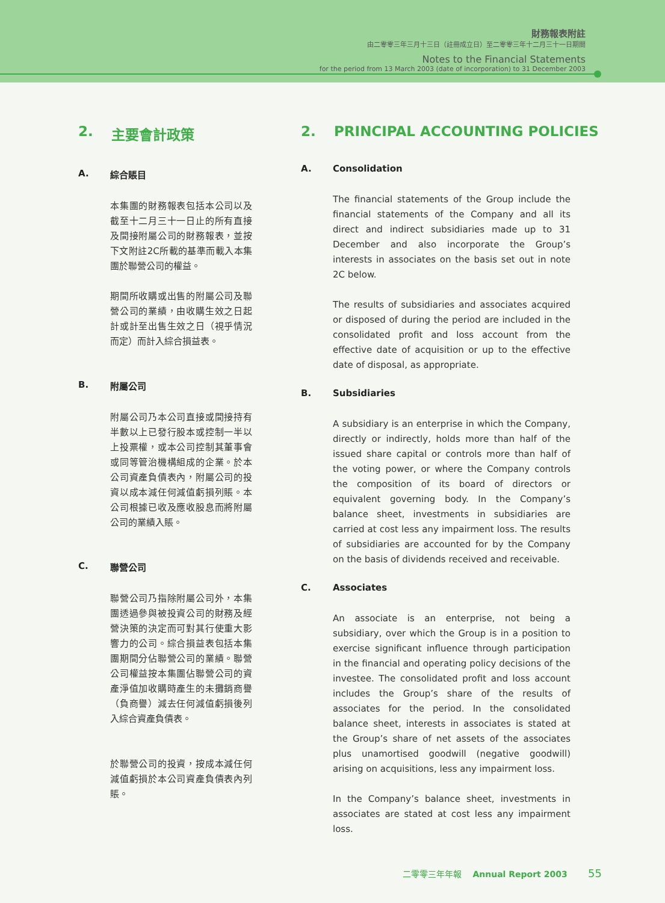財務報表附註
由二零零三年三月十三日（註冊成立日）至二零零三年十二月三十一日期間
Notes to the Financial Statements
for the period from 13 March 2003 (date of incorporation) to 31 December 2003
2. 主要會計政策
A. 綜合賬目
本集團的財務報表包括本公司以及截至十二月三十一日止的所有直接及間接附屬公司的財務報表，並按下文附註2C所載的基準而載入本集團於聯營公司的權益。
期間所收購或出售的附屬公司及聯營公司的業績，由收購生效之日起計或計至出售生效之日（視乎情況而定）而計入綜合損益表。
B. 附屬公司
附屬公司乃本公司直接或間接持有半數以上已發行股本或控制一半以上投票權，或本公司控制其董事會或同等管治機構組成的企業。於本公司資產負債表內，附屬公司的投資以成本減任何減值虧損列賬。本公司根據已收及應收股息而將附屬公司的業績入賬。
C. 聯營公司
聯營公司乃指除附屬公司外，本集團透過參與被投資公司的財務及經營決策的決定而可對其行使重大影響力的公司。綜合損益表包括本集團期間分佔聯營公司的業績。聯營公司權益按本集團佔聯營公司的資產淨值加收購時產生的未攤銷商譽（負商譽）減去任何減值虧損後列入綜合資產負債表。
於聯營公司的投資，按成本減任何減值虧損於本公司資產負債表內列賬。
2. PRINCIPAL ACCOUNTING POLICIES
A. Consolidation
The financial statements of the Group include the financial statements of the Company and all its direct and indirect subsidiaries made up to 31 December and also incorporate the Group’s interests in associates on the basis set out in note 2C below.
The results of subsidiaries and associates acquired or disposed of during the period are included in the consolidated profit and loss account from the effective date of acquisition or up to the effective date of disposal, as appropriate.
B. Subsidiaries
A subsidiary is an enterprise in which the Company, directly or indirectly, holds more than half of the issued share capital or controls more than half of the voting power, or where the Company controls the composition of its board of directors or equivalent governing body. In the Company’s balance sheet, investments in subsidiaries are carried at cost less any impairment loss. The results of subsidiaries are accounted for by the Company on the basis of dividends received and receivable.
C. Associates
An associate is an enterprise, not being a subsidiary, over which the Group is in a position to exercise significant influence through participation in the financial and operating policy decisions of the investee. The consolidated profit and loss account includes the Group’s share of the results of associates for the period. In the consolidated balance sheet, interests in associates is stated at the Group’s share of net assets of the associates plus unamortised goodwill (negative goodwill) arising on acquisitions, less any impairment loss.
In the Company’s balance sheet, investments in associates are stated at cost less any impairment loss.
二零零三年年報 Annual Report 2003 55